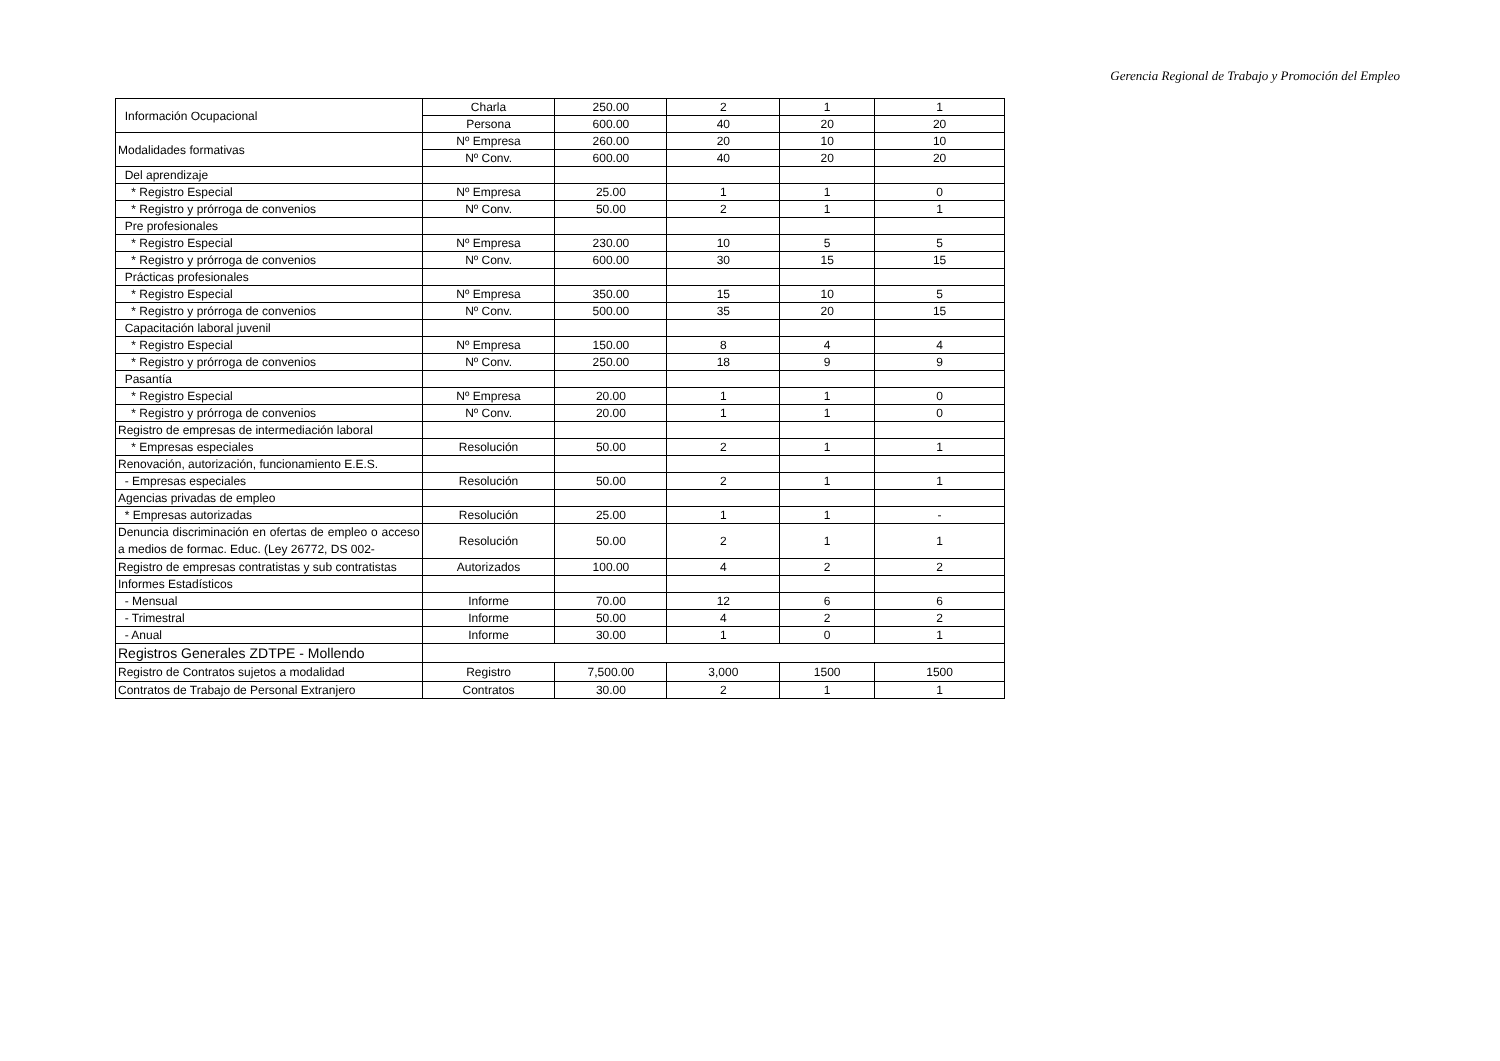Gerencia Regional de Trabajo y Promoción del Empleo
| Información Ocupacional | Charla | 250.00 | 2 | 1 | 1 |
| | Persona | 600.00 | 40 | 20 | 20 |
| Modalidades formativas | Nº Empresa | 260.00 | 20 | 10 | 10 |
| | Nº Conv. | 600.00 | 40 | 20 | 20 |
| Del aprendizaje | | | | | |
| * Registro Especial | Nº Empresa | 25.00 | 1 | 1 | 0 |
| * Registro y prórroga de convenios | Nº Conv. | 50.00 | 2 | 1 | 1 |
| Pre profesionales | | | | | |
| * Registro Especial | Nº Empresa | 230.00 | 10 | 5 | 5 |
| * Registro y prórroga de convenios | Nº Conv. | 600.00 | 30 | 15 | 15 |
| Prácticas profesionales | | | | | |
| * Registro Especial | Nº Empresa | 350.00 | 15 | 10 | 5 |
| * Registro y prórroga de convenios | Nº Conv. | 500.00 | 35 | 20 | 15 |
| Capacitación laboral juvenil | | | | | |
| * Registro Especial | Nº Empresa | 150.00 | 8 | 4 | 4 |
| * Registro y prórroga de convenios | Nº Conv. | 250.00 | 18 | 9 | 9 |
| Pasantía | | | | | |
| * Registro Especial | Nº Empresa | 20.00 | 1 | 1 | 0 |
| * Registro y prórroga de convenios | Nº Conv. | 20.00 | 1 | 1 | 0 |
| Registro de empresas de intermediación laboral | | | | | |
| * Empresas especiales | Resolución | 50.00 | 2 | 1 | 1 |
| Renovación, autorización, funcionamiento E.E.S. | | | | | |
| - Empresas especiales | Resolución | 50.00 | 2 | 1 | 1 |
| Agencias privadas de empleo | | | | | |
| * Empresas autorizadas | Resolución | 25.00 | 1 | 1 | - |
| Denuncia discriminación en ofertas de empleo o acceso a medios de formac. Educ. (Ley 26772, DS 002- | Resolución | 50.00 | 2 | 1 | 1 |
| Registro de empresas contratistas y sub contratistas | Autorizados | 100.00 | 4 | 2 | 2 |
| Informes Estadísticos | | | | | |
| - Mensual | Informe | 70.00 | 12 | 6 | 6 |
| - Trimestral | Informe | 50.00 | 4 | 2 | 2 |
| - Anual | Informe | 30.00 | 1 | 0 | 1 |
| Registros Generales ZDTPE - Mollendo | | | | | |
| Registro de Contratos sujetos a modalidad | Registro | 7,500.00 | 3,000 | 1500 | 1500 |
| Contratos de Trabajo de Personal Extranjero | Contratos | 30.00 | 2 | 1 | 1 |